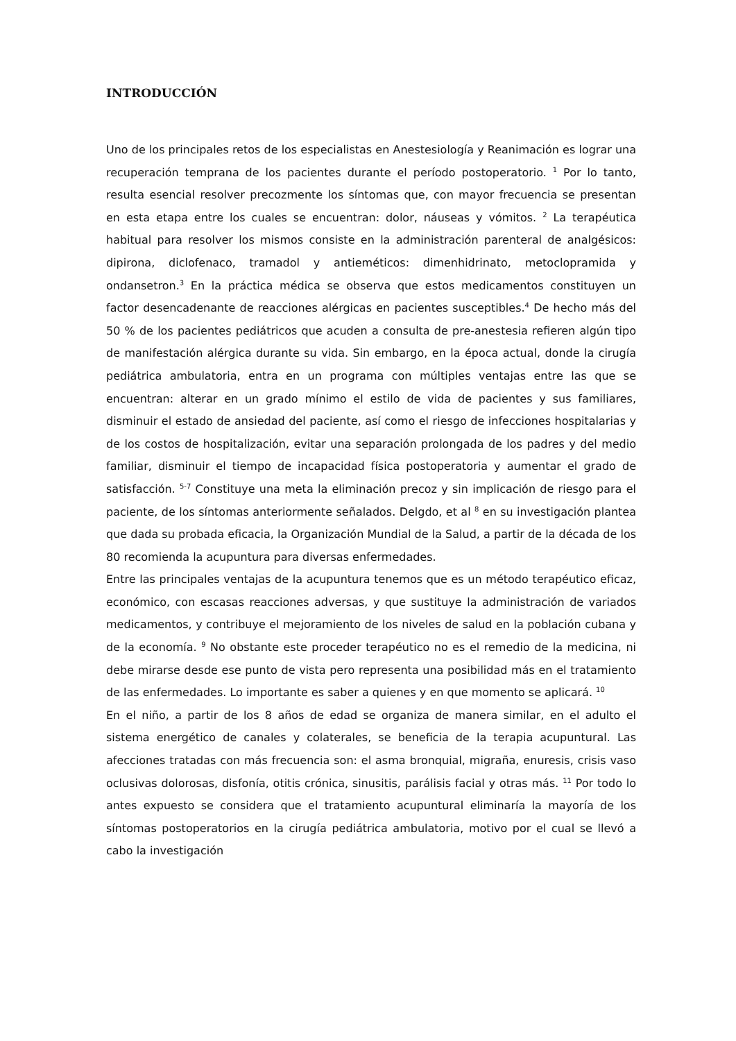INTRODUCCIÓN
Uno de los principales retos de los especialistas en Anestesiología y Reanimación es lograr una recuperación temprana de los pacientes durante el período postoperatorio. <sup>1</sup> Por lo tanto, resulta esencial resolver precozmente los síntomas que, con mayor frecuencia se presentan en esta etapa entre los cuales se encuentran: dolor, náuseas y vómitos. <sup>2</sup> La terapéutica habitual para resolver los mismos consiste en la administración parenteral de analgésicos: dipirona, diclofenaco, tramadol y antieméticos: dimenhidrinato, metoclopramida y ondansetron.<sup>3</sup> En la práctica médica se observa que estos medicamentos constituyen un factor desencadenante de reacciones alérgicas en pacientes susceptibles.<sup>4</sup> De hecho más del 50 % de los pacientes pediátricos que acuden a consulta de pre-anestesia refieren algún tipo de manifestación alérgica durante su vida. Sin embargo, en la época actual, donde la cirugía pediátrica ambulatoria, entra en un programa con múltiples ventajas entre las que se encuentran: alterar en un grado mínimo el estilo de vida de pacientes y sus familiares, disminuir el estado de ansiedad del paciente, así como el riesgo de infecciones hospitalarias y de los costos de hospitalización, evitar una separación prolongada de los padres y del medio familiar, disminuir el tiempo de incapacidad física postoperatoria y aumentar el grado de satisfacción. <sup>5-7</sup> Constituye una meta la eliminación precoz y sin implicación de riesgo para el paciente, de los síntomas anteriormente señalados. Delgdo, et al <sup>8</sup> en su investigación plantea que dada su probada eficacia, la Organización Mundial de la Salud, a partir de la década de los 80 recomienda la acupuntura para diversas enfermedades.
Entre las principales ventajas de la acupuntura tenemos que es un método terapéutico eficaz, económico, con escasas reacciones adversas, y que sustituye la administración de variados medicamentos, y contribuye el mejoramiento de los niveles de salud en la población cubana y de la economía. <sup>9</sup> No obstante este proceder terapéutico no es el remedio de la medicina, ni debe mirarse desde ese punto de vista pero representa una posibilidad más en el tratamiento de las enfermedades. Lo importante es saber a quienes y en que momento se aplicará. <sup>10</sup>
En el niño, a partir de los 8 años de edad se organiza de manera similar, en el adulto el sistema energético de canales y colaterales, se beneficia de la terapia acupuntural. Las afecciones tratadas con más frecuencia son: el asma bronquial, migraña, enuresis, crisis vaso oclusivas dolorosas, disfonía, otitis crónica, sinusitis, parálisis facial y otras más. <sup>11</sup> Por todo lo antes expuesto se considera que el tratamiento acupuntural eliminaría la mayoría de los síntomas postoperatorios en la cirugía pediátrica ambulatoria, motivo por el cual se llevó a cabo la investigación